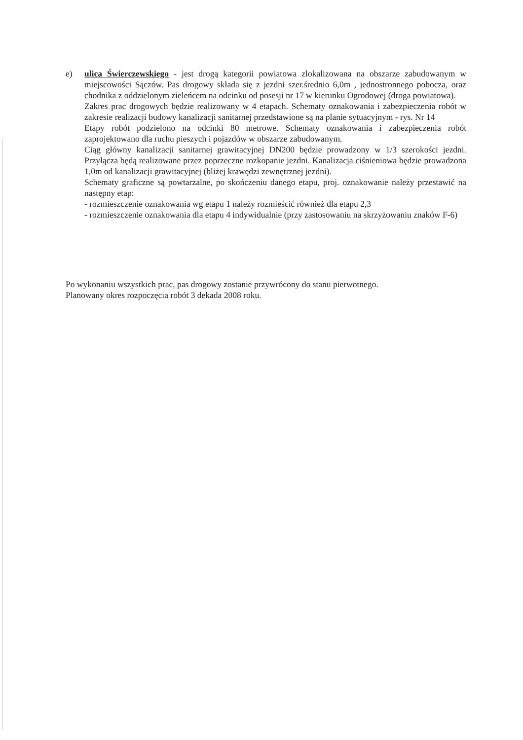e) ulica Świerczewskiego - jest drogą kategorii powiatowa zlokalizowana na obszarze zabudowanym w miejscowości Sączów. Pas drogowy składa się z jezdni szer.średnio 6,0m , jednostronnego pobocza, oraz chodnika z oddzielonym zieleńcem na odcinku od posesji nr 17 w kierunku Ogrodowej (droga powiatowa).
Zakres prac drogowych będzie realizowany w 4 etapach. Schematy oznakowania i zabezpieczenia robót w zakresie realizacji budowy kanalizacji sanitarnej przedstawione są na planie sytuacyjnym - rys. Nr 14
Etapy robót podzielono na odcinki 80 metrowe. Schematy oznakowania i zabezpieczenia robót zaprojektowano dla ruchu pieszych i pojazdów w obszarze zabudowanym.
Ciąg główny kanalizacji sanitarnej grawitacyjnej DN200 będzie prowadzony w 1/3 szerokości jezdni. Przyłącza będą realizowane przez poprzeczne rozkopanie jezdni. Kanalizacja ciśnieniowa będzie prowadzona 1,0m od kanalizacji grawitacyjnej (bliżej krawędzi zewnętrznej jezdni).
Schematy graficzne są powtarzalne, po skończeniu danego etapu, proj. oznakowanie należy przestawić na następny etap:
- rozmieszczenie oznakowania wg etapu 1 należy rozmieścić również dla etapu 2,3
- rozmieszczenie oznakowania dla etapu 4 indywidualnie (przy zastosowaniu na skrzyżowaniu znaków F-6)
Po wykonaniu wszystkich prac, pas drogowy zostanie przywrócony do stanu pierwotnego.
Planowany okres rozpoczęcia robót 3 dekada 2008 roku.